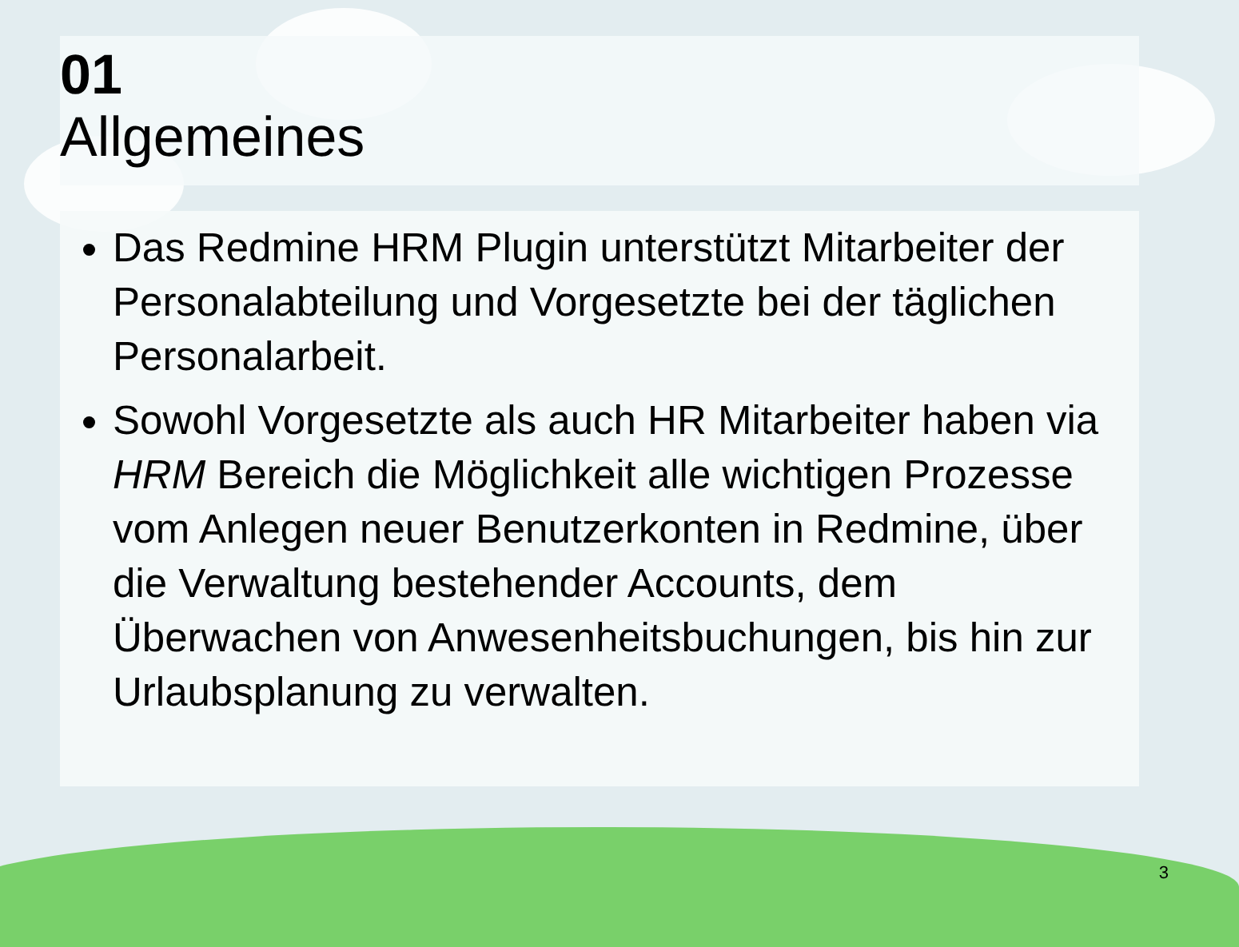01
Allgemeines
Das Redmine HRM Plugin unterstützt Mitarbeiter der Personalabteilung und Vorgesetzte bei der täglichen Personalarbeit.
Sowohl Vorgesetzte als auch HR Mitarbeiter haben via HRM Bereich die Möglichkeit alle wichtigen Prozesse vom Anlegen neuer Benutzerkonten in Redmine, über die Verwaltung bestehender Accounts, dem Überwachen von Anwesenheitsbuchungen, bis hin zur Urlaubsplanung zu verwalten.
3